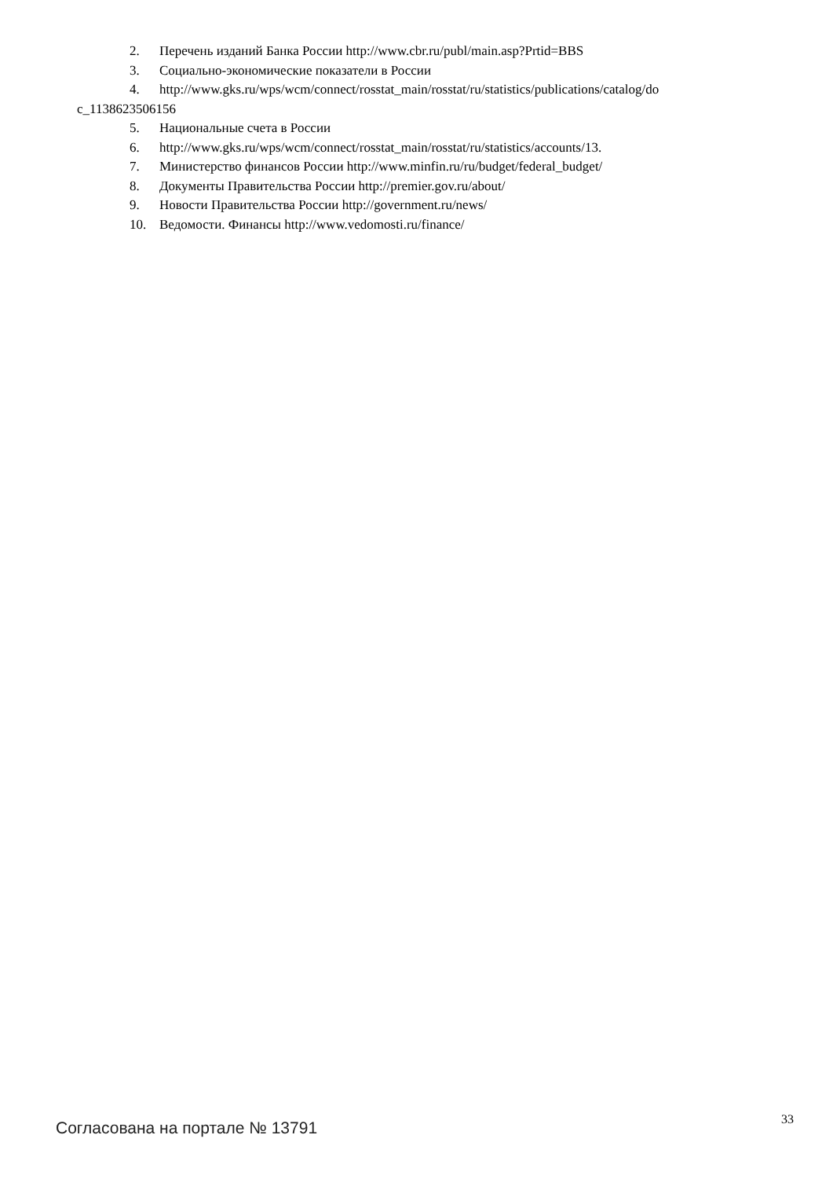2. Перечень изданий Банка России http://www.cbr.ru/publ/main.asp?Prtid=BBS
3. Социально-экономические показатели в России
4. http://www.gks.ru/wps/wcm/connect/rosstat_main/rosstat/ru/statistics/publications/catalog/do
c_1138623506156
5. Национальные счета в России
6. http://www.gks.ru/wps/wcm/connect/rosstat_main/rosstat/ru/statistics/accounts/13.
7. Министерство финансов России http://www.minfin.ru/ru/budget/federal_budget/
8. Документы Правительства России http://premier.gov.ru/about/
9. Новости Правительства России http://government.ru/news/
10. Ведомости. Финансы http://www.vedomosti.ru/finance/
Согласована на портале № 13791 33